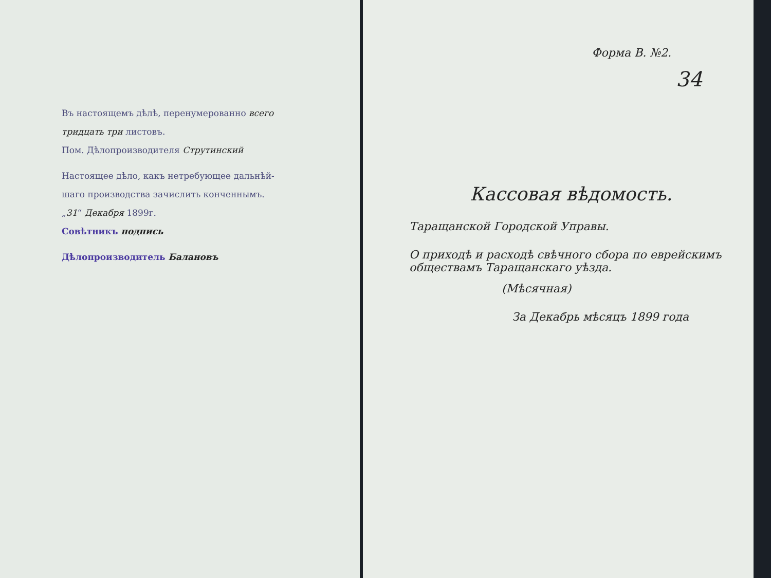Въ настоящемъ дѣлѣ, перенумерованно всего
тридцать три листовъ.
Пом. Дѣлопроизводителя Струтинский
Настоящее дѣло, какъ нетребующее дальнѣй-
шаго производства зачислить конченнымъ.
„31“ Декабря 1899г.
Совѣтникъ подпись
Дѣлопроизводитель Балановъ
Форма В. №2.
34
Кассовая вѣдомость.
Таращанской Городской Управы.
О приходѣ и расходѣ свѣчного сбора по еврейскимъ обществамъ Таращанскаго уѣзда.
(Мѣсячная)
За Декабрь мѣсяцъ 1899 года